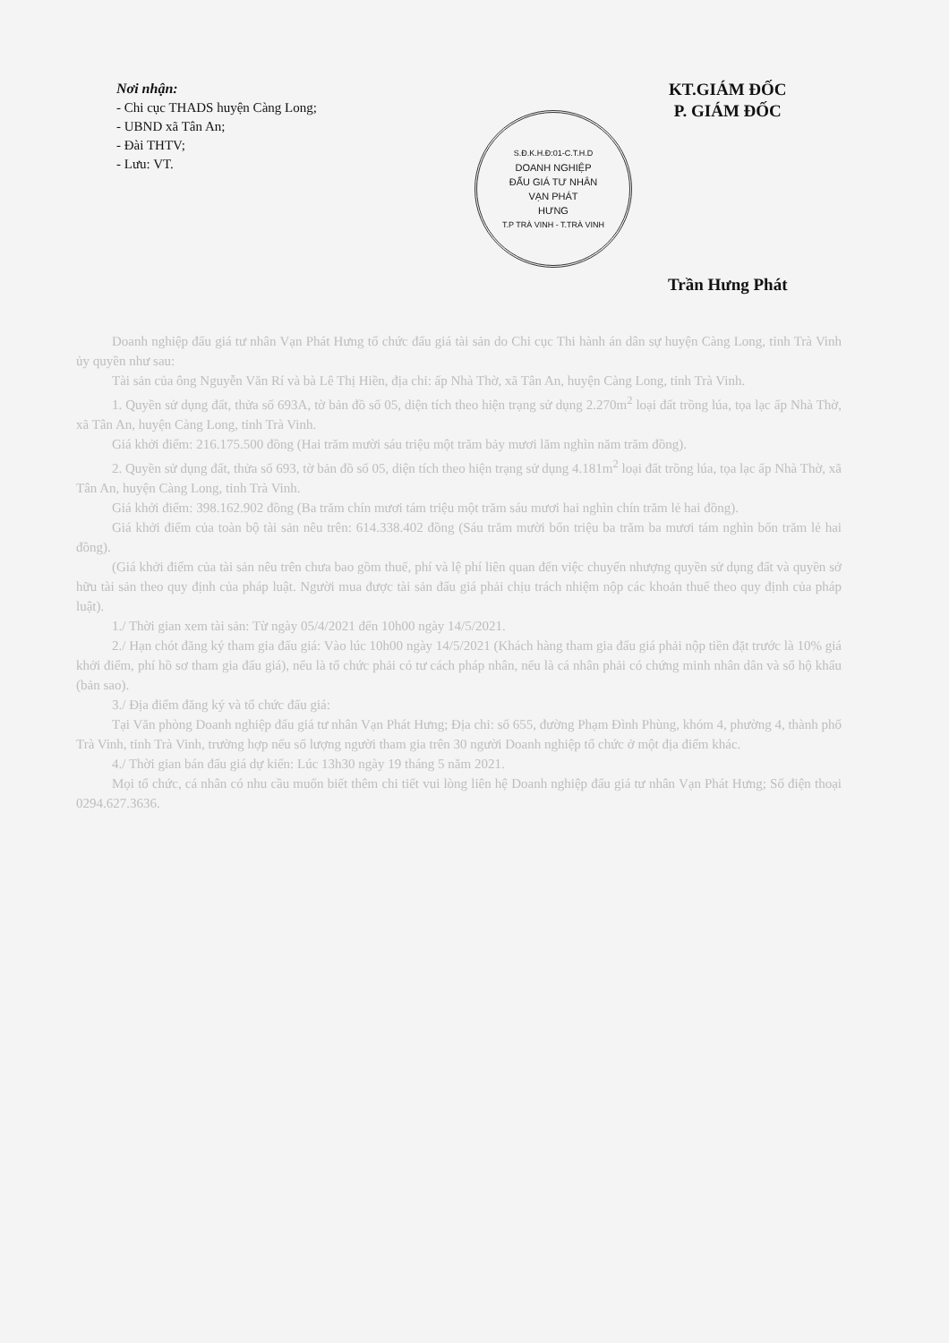Nơi nhận:
- Chi cục THADS huyện Càng Long;
- UBND xã Tân An;
- Đài THTV;
- Lưu: VT.
S.Đ.K.H.Đ:01-C.T.H.D
DOANH NGHIỆP
ĐẤU GIÁ TƯ NHÂN
VẠN PHÁT
HƯNG
T.P TRÀ VINH - T.TRÀ VINH
KT.GIÁM ĐỐC
P. GIÁM ĐỐC
Trần Hưng Phát
Doanh nghiệp đấu giá tư nhân Vạn Phát Hưng tổ chức đấu giá tài sản do Chi cục Thi hành án dân sự huyện Càng Long, tỉnh Trà Vinh ủy quyền như sau:
Tài sản của ông Nguyễn Văn Rí và bà Lê Thị Hiền, địa chỉ: ấp Nhà Thờ, xã Tân An, huyện Càng Long, tỉnh Trà Vinh.
1. Quyền sử dụng đất, thửa số 693A, tờ bản đồ số 05, diện tích theo hiện trạng sử dụng 2.270m<sup>2</sup> loại đất trồng lúa, tọa lạc ấp Nhà Thờ, xã Tân An, huyện Càng Long, tỉnh Trà Vinh.
Giá khởi điểm: 216.175.500 đồng (Hai trăm mười sáu triệu một trăm bảy mươi lăm nghìn năm trăm đồng).
2. Quyền sử dụng đất, thửa số 693, tờ bản đồ số 05, diện tích theo hiện trạng sử dụng 4.181m<sup>2</sup> loại đất trồng lúa, tọa lạc ấp Nhà Thờ, xã Tân An, huyện Càng Long, tỉnh Trà Vinh.
Giá khởi điểm: 398.162.902 đồng (Ba trăm chín mươi tám triệu một trăm sáu mươi hai nghìn chín trăm lẻ hai đồng).
Giá khởi điểm của toàn bộ tài sản nêu trên: 614.338.402 đồng (Sáu trăm mười bốn triệu ba trăm ba mươi tám nghìn bốn trăm lẻ hai đồng).
(Giá khởi điểm của tài sản nêu trên chưa bao gồm thuế, phí và lệ phí liên quan đến việc chuyển nhượng quyền sử dụng đất và quyền sở hữu tài sản theo quy định của pháp luật. Người mua được tài sản đấu giá phải chịu trách nhiệm nộp các khoản thuế theo quy định của pháp luật).
1./ Thời gian xem tài sản: Từ ngày 05/4/2021 đến 10h00 ngày 14/5/2021.
2./ Hạn chót đăng ký tham gia đấu giá: Vào lúc 10h00 ngày 14/5/2021 (Khách hàng tham gia đấu giá phải nộp tiền đặt trước là 10% giá khởi điểm, phí hồ sơ tham gia đấu giá), nếu là tổ chức phải có tư cách pháp nhân, nếu là cá nhân phải có chứng minh nhân dân và sổ hộ khẩu (bản sao).
3./ Địa điểm đăng ký và tổ chức đấu giá:
Tại Văn phòng Doanh nghiệp đấu giá tư nhân Vạn Phát Hưng; Địa chỉ: số 655, đường Phạm Đình Phùng, khóm 4, phường 4, thành phố Trà Vinh, tỉnh Trà Vinh, trường hợp nếu số lượng người tham gia trên 30 người Doanh nghiệp tổ chức ở một địa điểm khác.
4./ Thời gian bán đấu giá dự kiến: Lúc 13h30 ngày 19 tháng 5 năm 2021.
Mọi tổ chức, cá nhân có nhu cầu muốn biết thêm chi tiết vui lòng liên hệ Doanh nghiệp đấu giá tư nhân Vạn Phát Hưng; Số điện thoại 0294.627.3636.